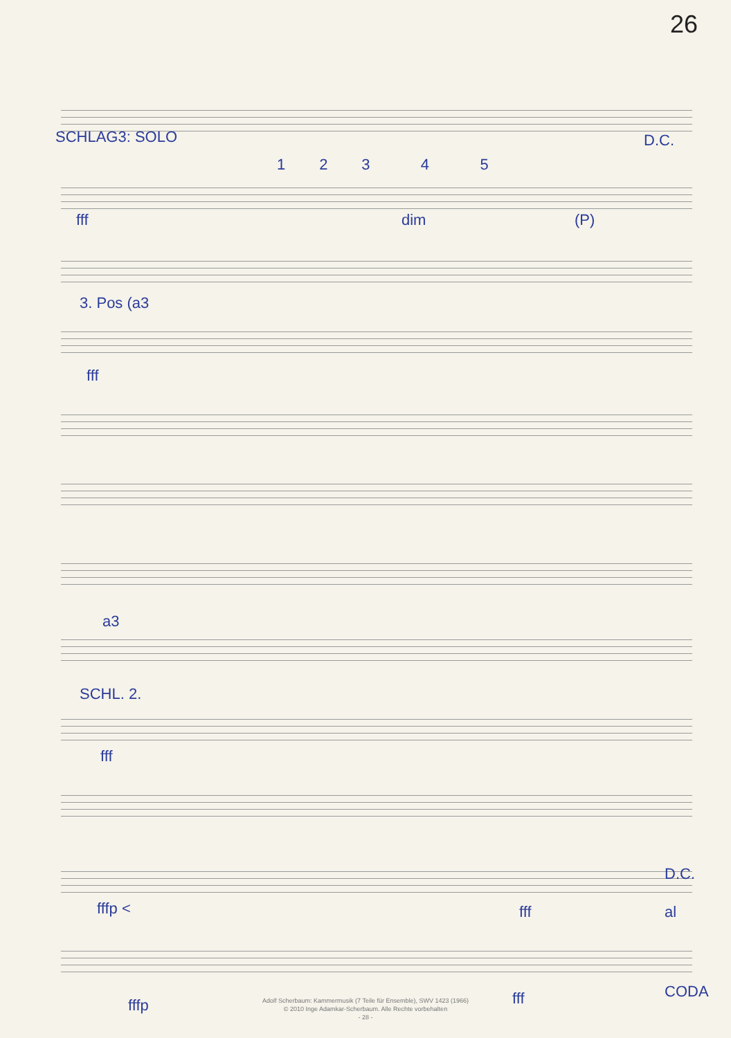26
SCHLAG3: SOLO D.C.
1 2 3 4 5
fff dim (P)
3. Pos (a3
fff
a3
SCHL. 2.
fff
D.C.
fffp < fff al
CODA
fffp fff
Adolf Scherbaum: Kammermusik (7 Teile für Ensemble), SWV 1423 (1966)
© 2010 Inge Adamkar-Scherbaum. Alle Rechte vorbehalten
- 28 -